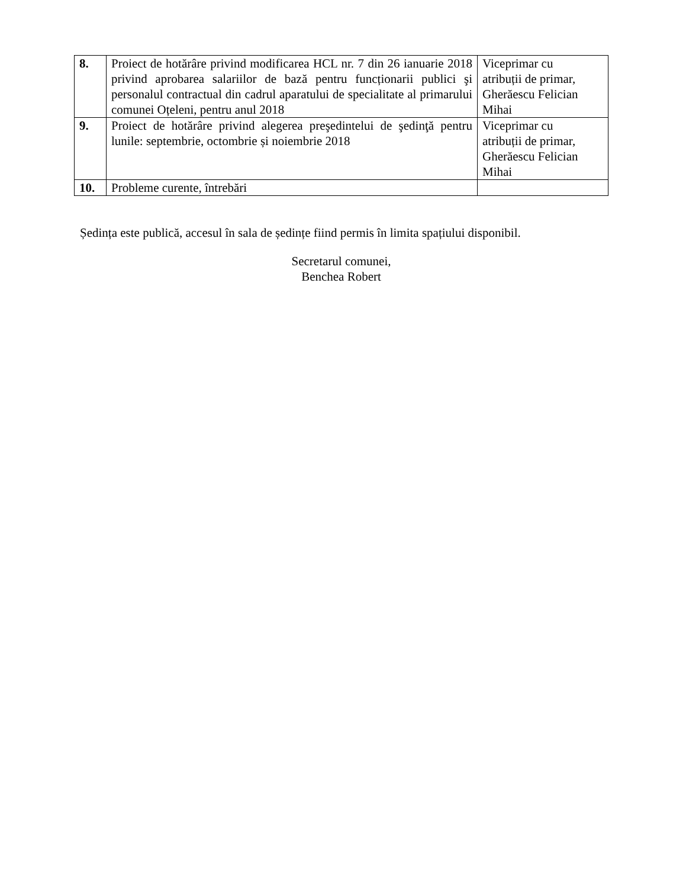| 8. | Proiect de hotărâre privind modificarea HCL nr. 7 din 26 ianuarie 2018 privind aprobarea salariilor de bază pentru funcționarii publici şi personalul contractual din cadrul aparatului de specialitate al primarului comunei Oțeleni, pentru anul 2018 | Viceprimar cu atribuții de primar, Gherăescu Felician Mihai |
| 9. | Proiect de hotărâre privind alegerea preşedintelui de şedinţă pentru lunile: septembrie, octombrie și noiembrie 2018 | Viceprimar cu atribuții de primar, Gherăescu Felician Mihai |
| 10. | Probleme curente, întrebări | |
Ședința este publică, accesul în sala de ședințe fiind permis în limita spațiului disponibil.
Secretarul comunei,
Benchea Robert